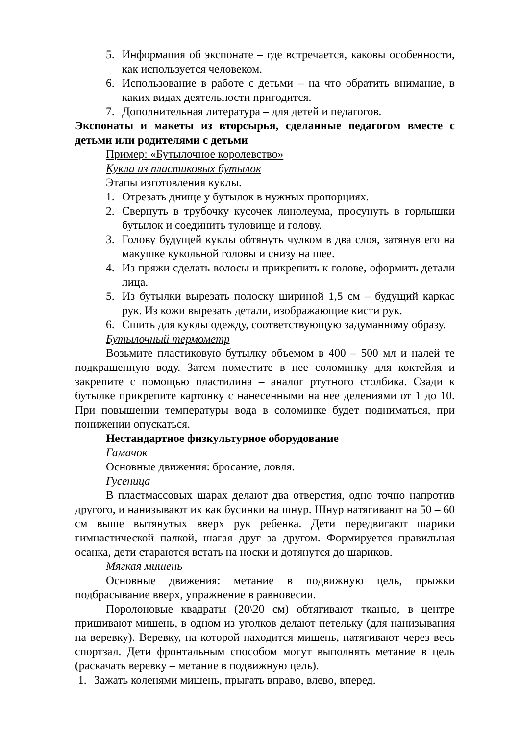5. Информация об экспонате – где встречается, каковы особенности, как используется человеком.
6. Использование в работе с детьми – на что обратить внимание, в каких видах деятельности пригодится.
7. Дополнительная литература – для детей и педагогов.
Экспонаты и макеты из вторсырья, сделанные педагогом вместе с детьми или родителями с детьми
Пример: «Бутылочное королевство»
Кукла из пластиковых бутылок
Этапы изготовления куклы.
1. Отрезать днище у бутылок в нужных пропорциях.
2. Свернуть в трубочку кусочек линолеума, просунуть в горлышки бутылок и соединить туловище и голову.
3. Голову будущей куклы обтянуть чулком в два слоя, затянув его на макушке кукольной головы и снизу на шее.
4. Из пряжи сделать волосы и прикрепить к голове, оформить детали лица.
5. Из бутылки вырезать полоску шириной 1,5 см – будущий каркас рук. Из кожи вырезать детали, изображающие кисти рук.
6. Сшить для куклы одежду, соответствующую задуманному образу.
Бутылочный термометр
Возьмите пластиковую бутылку объемом в 400 – 500 мл и налей те подкрашенную воду. Затем поместите в нее соломинку для коктейля и закрепите с помощью пластилина – аналог ртутного столбика. Сзади к бутылке прикрепите картонку с нанесенными на нее делениями от 1 до 10. При повышении температуры вода в соломинке будет подниматься, при понижении опускаться.
Нестандартное физкультурное оборудование
Гамачок
Основные движения: бросание, ловля.
Гусеница
В пластмассовых шарах делают два отверстия, одно точно напротив другого, и нанизывают их как бусинки на шнур. Шнур натягивают на 50 – 60 см выше вытянутых вверх рук ребенка. Дети передвигают шарики гимнастической палкой, шагая друг за другом. Формируется правильная осанка, дети стараются встать на носки и дотянутся до шариков.
Мягкая мишень
Основные движения: метание в подвижную цель, прыжки подбрасывание вверх, упражнение в равновесии.
Поролоновые квадраты (20\20 см) обтягивают тканью, в центре пришивают мишень, в одном из уголков делают петельку (для нанизывания на веревку). Веревку, на которой находится мишень, натягивают через весь спортзал. Дети фронтальным способом могут выполнять метание в цель (раскачать веревку – метание в подвижную цель).
1. Зажать коленями мишень, прыгать вправо, влево, вперед.